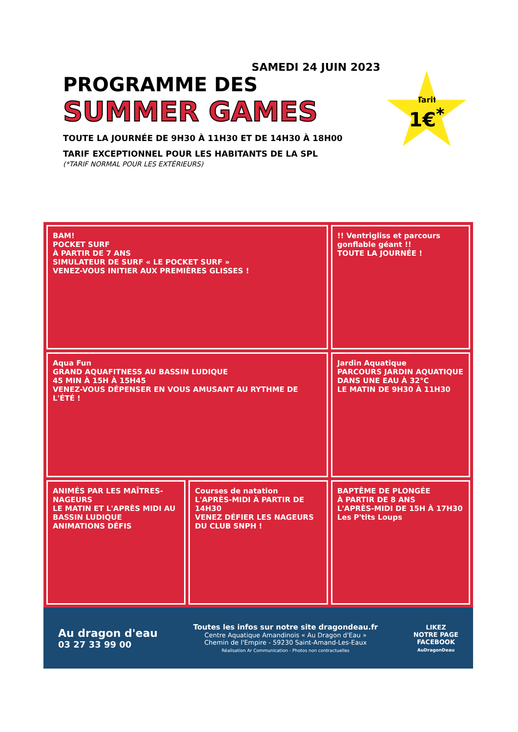SAMEDI 24 JUIN 2023
PROGRAMME DES
SUMMER GAMES
TOUTE LA JOURNÉE DE 9H30 À 11H30 ET DE 14H30 À 18H00
TARIF EXCEPTIONNEL POUR LES HABITANTS DE LA SPL
(*TARIF NORMAL POUR LES EXTÉRIEURS)
Tarif
1€<sup>*</sup>
BAM!
POCKET SURF
À PARTIR DE 7 ANS
SIMULATEUR DE SURF « LE POCKET SURF »
VENEZ-VOUS INITIER AUX PREMIÈRES GLISSES !
!! Ventrigliss et parcours gonflable géant !!
TOUTE LA JOURNÉE !
Aqua Fun
GRAND AQUAFITNESS AU BASSIN LUDIQUE
45 MIN À 15H À 15H45
VENEZ-VOUS DÉPENSER EN VOUS AMUSANT AU RYTHME DE L'ÉTÉ !
Jardin Aquatique
PARCOURS JARDIN AQUATIQUE
DANS UNE EAU À 32°C
LE MATIN DE 9H30 À 11H30
ANIMÉS PAR LES MAÎTRES-NAGEURS
LE MATIN ET L'APRÈS MIDI AU BASSIN LUDIQUE
ANIMATIONS DÉFIS
Courses de natation
L'APRÈS-MIDI À PARTIR DE 14H30
VENEZ DÉFIER LES NAGEURS DU CLUB SNPH !
BAPTÊME DE PLONGÉE
À PARTIR DE 8 ANS
L'APRÈS-MIDI DE 15H À 17H30
Les P'tits Loups
Au dragon d'eau
03 27 33 99 00
Toutes les infos sur notre site dragondeau.fr
Centre Aquatique Amandinois « Au Dragon d'Eau »
Chemin de l'Empire - 59230 Saint-Amand-Les-Eaux
Réalisation Ar Communication - Photos non contractuelles
LIKEZ
NOTRE PAGE
FACEBOOK
AuDragonDeau